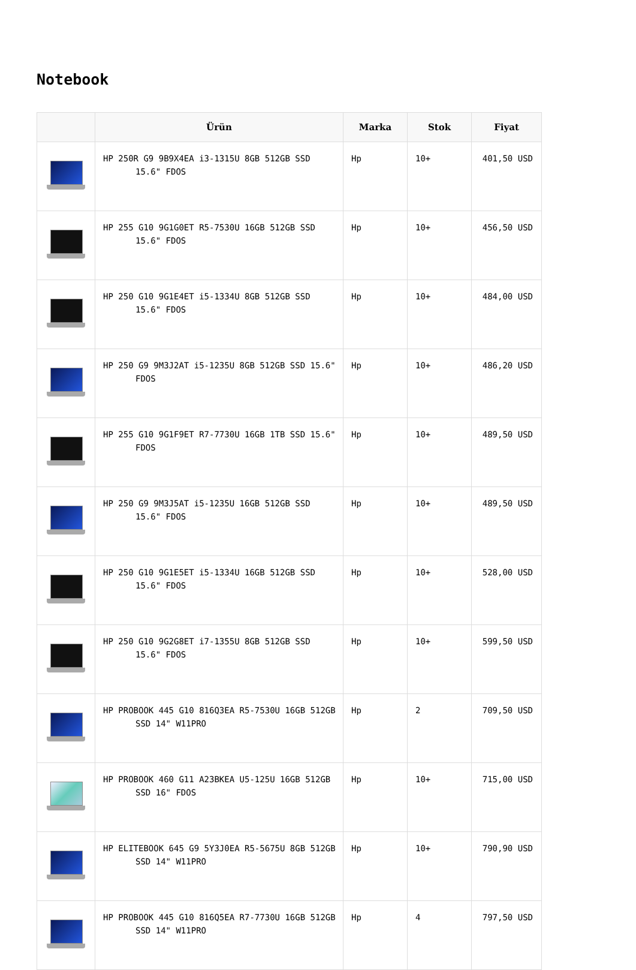Notebook
| | Ürün | Marka | Stok | Fiyat |
| --- | --- | --- | --- | --- |
| | HP 250R G9 9B9X4EA i3-1315U 8GB 512GB SSD 15.6" FDOS | Hp | 10+ | 401,50 USD |
| | HP 255 G10 9G1G0ET R5-7530U 16GB 512GB SSD 15.6" FDOS | Hp | 10+ | 456,50 USD |
| | HP 250 G10 9G1E4ET i5-1334U 8GB 512GB SSD 15.6" FDOS | Hp | 10+ | 484,00 USD |
| | HP 250 G9 9M3J2AT i5-1235U 8GB 512GB SSD 15.6" FDOS | Hp | 10+ | 486,20 USD |
| | HP 255 G10 9G1F9ET R7-7730U 16GB 1TB SSD 15.6" FDOS | Hp | 10+ | 489,50 USD |
| | HP 250 G9 9M3J5AT i5-1235U 16GB 512GB SSD 15.6" FDOS | Hp | 10+ | 489,50 USD |
| | HP 250 G10 9G1E5ET i5-1334U 16GB 512GB SSD 15.6" FDOS | Hp | 10+ | 528,00 USD |
| | HP 250 G10 9G2G8ET i7-1355U 8GB 512GB SSD 15.6" FDOS | Hp | 10+ | 599,50 USD |
| | HP PROBOOK 445 G10 816Q3EA R5-7530U 16GB 512GB SSD 14" W11PRO | Hp | 2 | 709,50 USD |
| | HP PROBOOK 460 G11 A23BKEA U5-125U 16GB 512GB SSD 16" FDOS | Hp | 10+ | 715,00 USD |
| | HP ELITEBOOK 645 G9 5Y3J0EA R5-5675U 8GB 512GB SSD 14" W11PRO | Hp | 10+ | 790,90 USD |
| | HP PROBOOK 445 G10 816Q5EA R7-7730U 16GB 512GB SSD 14" W11PRO | Hp | 4 | 797,50 USD |